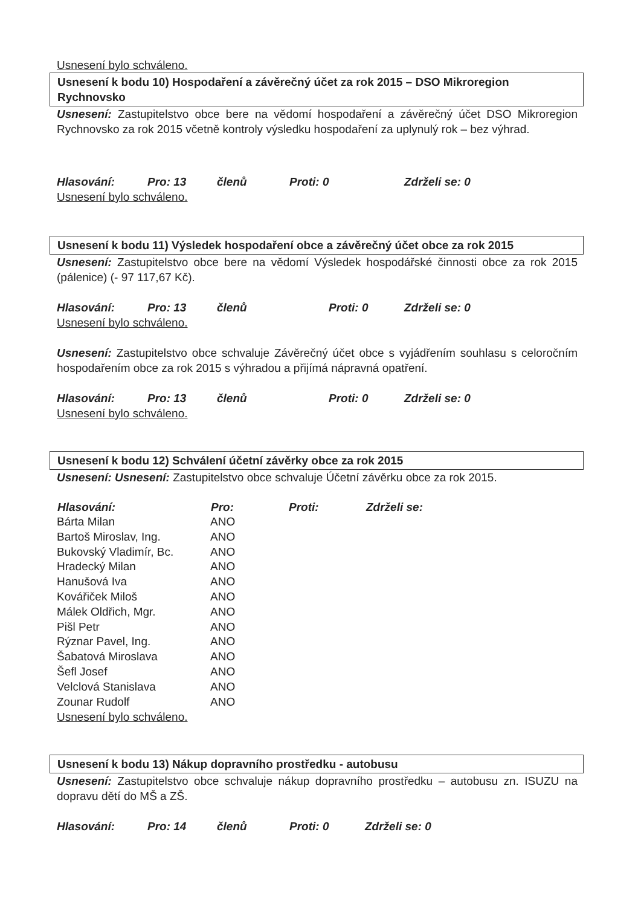Usnesení bylo schváleno.
Usnesení k bodu 10) Hospodaření a závěrečný účet za rok 2015 – DSO Mikroregion Rychnovsko
Usnesení: Zastupitelstvo obce bere na vědomí hospodaření a závěrečný účet DSO Mikroregion Rychnovsko za rok 2015 včetně kontroly výsledku hospodaření za uplynulý rok – bez výhrad.
Hlasování: Pro: 13 členů Proti: 0 Zdrželi se: 0
Usnesení bylo schváleno.
Usnesení k bodu 11) Výsledek hospodaření obce a závěrečný účet obce za rok 2015
Usnesení: Zastupitelstvo obce bere na vědomí Výsledek hospodářské činnosti obce za rok 2015 (pálenice) (- 97 117,67 Kč).
Hlasování: Pro: 13 členů Proti: 0 Zdrželi se: 0
Usnesení bylo schváleno.
Usnesení: Zastupitelstvo obce schvaluje Závěrečný účet obce s vyjádřením souhlasu s celoročním hospodařením obce za rok 2015 s výhradou a přijímá nápravná opatření.
Hlasování: Pro: 13 členů Proti: 0 Zdrželi se: 0
Usnesení bylo schváleno.
Usnesení k bodu 12) Schválení účetní závěrky obce za rok 2015
Usnesení: Usnesení: Zastupitelstvo obce schvaluje Účetní závěrku obce za rok 2015.
| Hlasování: | Pro: | Proti: | Zdrželi se: |
| --- | --- | --- | --- |
| Bárta Milan | ANO | | |
| Bartoš Miroslav, Ing. | ANO | | |
| Bukovský Vladimír, Bc. | ANO | | |
| Hradecký Milan | ANO | | |
| Hanušová Iva | ANO | | |
| Kovářiček Miloš | ANO | | |
| Málek Oldřich, Mgr. | ANO | | |
| Pišl Petr | ANO | | |
| Rýznar Pavel, Ing. | ANO | | |
| Šabatová Miroslava | ANO | | |
| Šefl Josef | ANO | | |
| Velclová Stanislava | ANO | | |
| Zounar Rudolf | ANO | | |
Usnesení bylo schváleno.
Usnesení k bodu 13) Nákup dopravního prostředku - autobusu
Usnesení: Zastupitelstvo obce schvaluje nákup dopravního prostředku – autobusu zn. ISUZU na dopravu dětí do MŠ a ZŠ.
Hlasování: Pro: 14 členů Proti: 0 Zdrželi se: 0